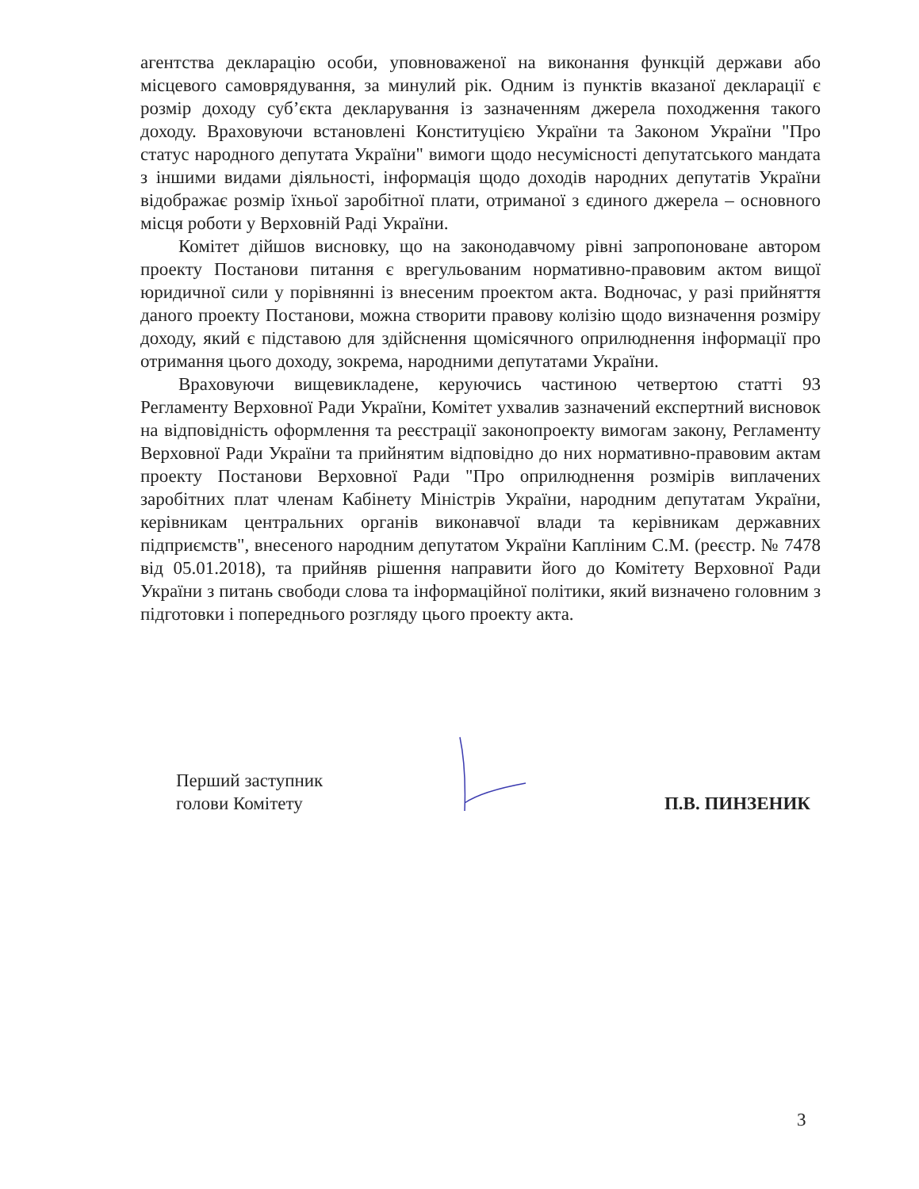агентства декларацію особи, уповноваженої на виконання функцій держави або місцевого самоврядування, за минулий рік. Одним із пунктів вказаної декларації є розмір доходу суб’єкта декларування із зазначенням джерела походження такого доходу. Враховуючи встановлені Конституцією України та Законом України "Про статус народного депутата України" вимоги щодо несумісності депутатського мандата з іншими видами діяльності, інформація щодо доходів народних депутатів України відображає розмір їхньої заробітної плати, отриманої з єдиного джерела – основного місця роботи у Верховній Раді України.
Комітет дійшов висновку, що на законодавчому рівні запропоноване автором проекту Постанови питання є врегульованим нормативно-правовим актом вищої юридичної сили у порівнянні із внесеним проектом акта. Водночас, у разі прийняття даного проекту Постанови, можна створити правову колізію щодо визначення розміру доходу, який є підставою для здійснення щомісячного оприлюднення інформації про отримання цього доходу, зокрема, народними депутатами України.
Враховуючи вищевикладене, керуючись частиною четвертою статті 93 Регламенту Верховної Ради України, Комітет ухвалив зазначений експертний висновок на відповідність оформлення та реєстрації законопроекту вимогам закону, Регламенту Верховної Ради України та прийнятим відповідно до них нормативно-правовим актам проекту Постанови Верховної Ради "Про оприлюднення розмірів виплачених заробітних плат членам Кабінету Міністрів України, народним депутатам України, керівникам центральних органів виконавчої влади та керівникам державних підприємств", внесеного народним депутатом України Капліним С.М. (реєстр. № 7478 від 05.01.2018), та прийняв рішення направити його до Комітету Верховної Ради України з питань свободи слова та інформаційної політики, який визначено головним з підготовки і попереднього розгляду цього проекту акта.
Перший заступник
голови Комітету
П.В. ПИНЗЕНИК
3